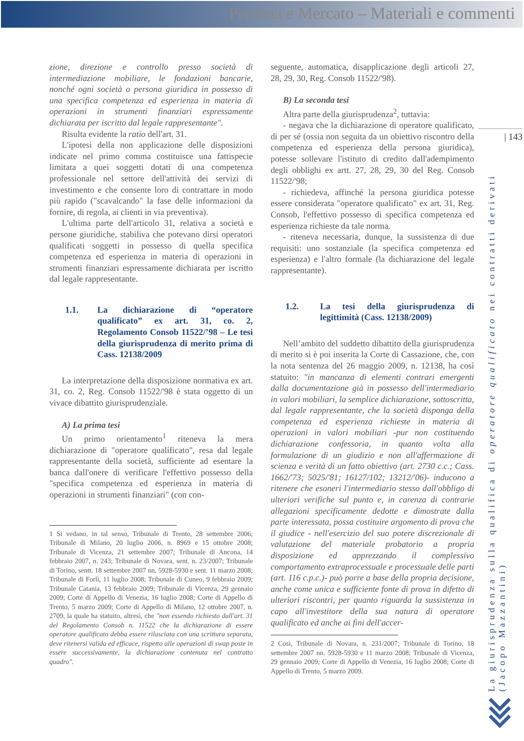Persona e Mercato – Materiali e commenti
| 143
La giurisprudenza sulla qualifica di operatore qualificato nei contratti derivati
(Jacopo Mazzantini)
zione, direzione e controllo presso società di intermediazione mobiliare, le fondazioni bancarie, nonché ogni società o persona giuridica in possesso di una specifica competenza ed esperienza in materia di operazioni in strumenti finanziari espressamente dichiarata per iscritto dal legale rappresentante".
Risulta evidente la ratio dell'art. 31.
L'ipotesi della non applicazione delle disposizioni indicate nel primo comma costituisce una fattispecie limitata a quei soggetti dotati di una competenza professionale nel settore dell'attività dei servizi di investimento e che consente loro di contrattare in modo più rapido ("scavalcando" la fase delle informazioni da fornire, di regola, ai clienti in via preventiva).
L'ultima parte dell'articolo 31, relativa a società e persone giuridiche, stabiliva che potevano dirsi operatori qualificati soggetti in possesso di quella specifica competenza ed esperienza in materia di operazioni in strumenti finanziari espressamente dichiarata per iscritto dal legale rappresentante.
1.1. La dichiarazione di “operatore qualificato” ex art. 31, co. 2, Regolamento Consob 11522/’98 – Le tesi della giurisprudenza di merito prima di Cass. 12138/2009
La interpretazione della disposizione normativa ex art. 31, co. 2, Reg. Consob 11522/'98 è stata oggetto di un vivace dibattito giurisprudenziale.
A) La prima tesi
Un primo orientamento<sup>1</sup> riteneva la mera dichiarazione di "operatore qualificato", resa dal legale rappresentante della società, sufficiente ad esentare la banca dall'onere di verificare l'effettivo possesso della "specifica competenza ed esperienza in materia di operazioni in strumenti finanziari" (con con-
1 Si vedano, in tal senso, Tribunale di Trento, 28 settembre 2006; Tribunale di Milano, 20 luglio 2006, n. 8969 e 15 ottobre 2008; Tribunale di Vicenza, 21 settembre 2007; Tribunale di Ancona, 14 febbraio 2007, n. 243; Tribunale di Novara, sent. n. 23/2007; Tribunale di Torino, sentt. 18 settembre 2007 nn. 5928-5930 e sent. 11 marzo 2008; Tribunale di Forlì, 11 luglio 2008; Tribunale di Cuneo, 9 febbraio 2009; Tribunale Catania, 13 febbraio 2009; Tribunale di Vicenza, 29 gennaio 2009; Corte di Appello di Venezia, 16 luglio 2008; Corte di Appello di Trento, 5 marzo 2009; Corte di Appello di Milano, 12 ottobre 2007, n. 2709, la quale ha statuito, altresì, che "non essendo richiesto dall'art. 31 del Regolamento Consob n. 11522 che la dichiarazione di essere operatore qualificato debba essere rilasciata con una scrittura separata, deve ritenersi valida ed efficace, rispetto alle operazioni di swap poste in essere successivamente, la dichiarazione contenuta nel contratto quadro".
seguente, automatica, disapplicazione degli articoli 27, 28, 29, 30, Reg. Consob 11522/'98).
B) La seconda tesi
Altra parte della giurisprudenza<sup>2</sup>, tuttavia:
- negava che la dichiarazione di operatore qualificato, di per sé (ossia non seguita da un obiettivo riscontro della competenza ed esperienza della persona giuridica), potesse sollevare l'istituto di credito dall'adempimento degli obblighi ex artt. 27, 28, 29, 30 del Reg. Consob 11522/'98;
- richiedeva, affinché la persona giuridica potesse essere considerata "operatore qualificato" ex art. 31, Reg. Consob, l'effettivo possesso di specifica competenza ed esperienza richieste da tale norma.
- riteneva necessaria, dunque, la sussistenza di due requisiti: uno sostanziale (la specifica competenza ed esperienza) e l'altro formale (la dichiarazione del legale rappresentante).
1.2. La tesi della giurisprudenza di legittimità (Cass. 12138/2009)
Nell’ambito del suddetto dibattito della giurisprudenza di merito si è poi inserita la Corte di Cassazione, che, con la nota sentenza del 26 maggio 2009, n. 12138, ha così statuito: "in mancanza di elementi contrari emergenti dalla documentazione già in possesso dell'intermediario in valori mobiliari, la semplice dichiarazione, sottoscritta, dal legale rappresentante, che la società disponga della competenza ed esperienza richieste in materia di operazioni in valori mobiliari -pur non costituendo dichiarazione confessoria, in quanto volta alla formulazione di un giudizio e non all'affermazione di scienza e verità di un fatto obiettivo (art. 2730 c.c.; Cass. 1662/'73; 5025/'81; 16127/102; 13212/'06)- inducono a ritenere che esoneri l'intermediario stesso dall'obbligo di ulteriori verifiche sul punto e, in carenza di contrarie allegazioni specificamente dedotte e dimostrate dalla parte interessata, possa costituire argomento di prova che il giudice - nell'esercizio del suo potere discrezionale di valutazione del materiale probatorio a propria disposizione ed apprezzando il complessivo comportamento extraprocessuale e processuale delle parti (art. 116 c.p.c.)- può porre a base della propria decisione, anche come unica e sufficiente fonte di prova in difetto di ulteriori riscontri, per quanto riguarda la sussistenza in capo all'investitore della sua natura di operatore qualificato ed anche ai fini dell'accer-
2 Così, Tribunale di Novara, n. 231/2007; Tribunale di Torino, 18 settembre 2007 nn. 5928-5930 e 11 marzo 2008; Tribunale di Vicenza, 29 gennaio 2009; Corte di Appello di Venezia, 16 luglio 2008; Corte di Appello di Trento, 5 marzo 2009.